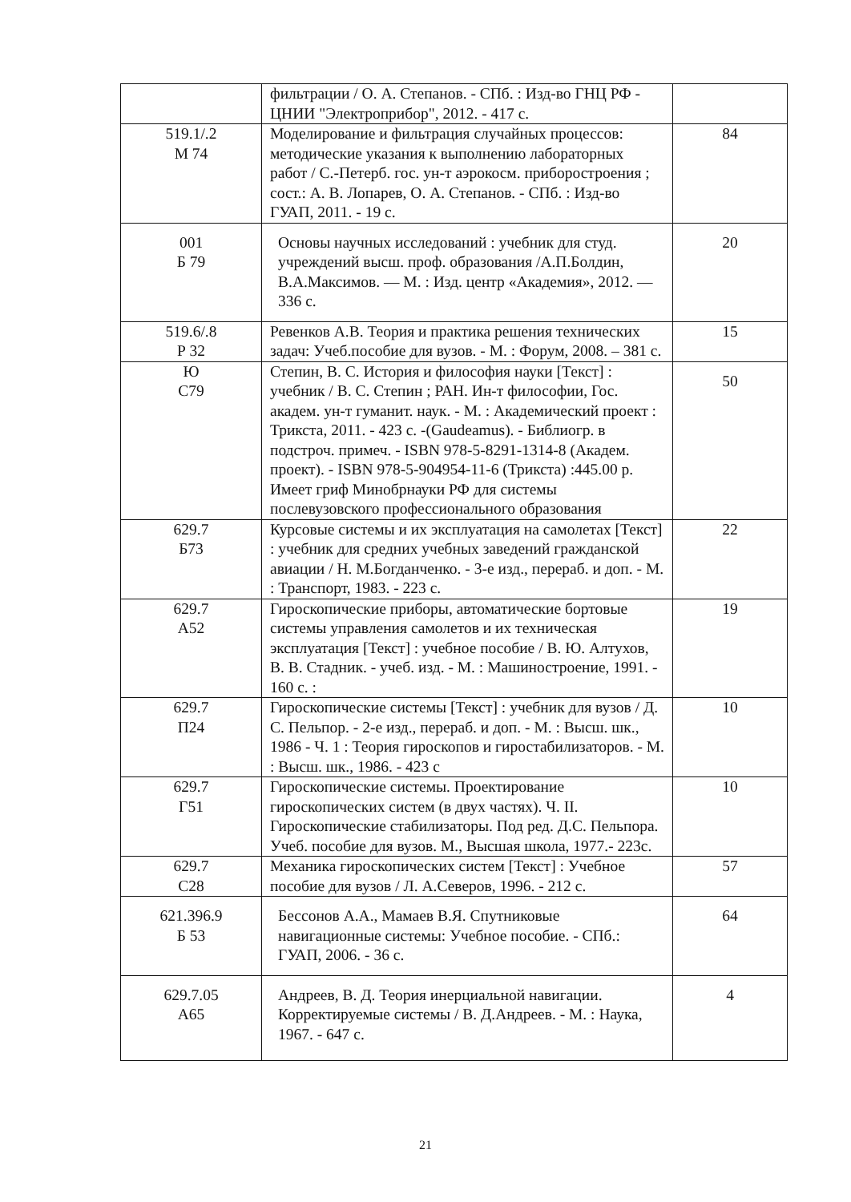| | фильтрации / О. А. Степанов. - СПб. : Изд-во ГНЦ РФ - ЦНИИ "Электроприбор", 2012. - 417 с. | |
| 519.1/.2 М 74 | Моделирование и фильтрация случайных процессов: методические указания к выполнению лабораторных работ / С.-Петерб. гос. ун-т аэрокосм. приборостроения ; сост.: А. В. Лопарев, О. А. Степанов. - СПб. : Изд-во ГУАП, 2011. - 19 с. | 84 |
| 001 Б 79 | Основы научных исследований : учебник для студ. учреждений высш. проф. образования /А.П.Болдин, В.А.Максимов. — М. : Изд. центр «Академия», 2012. — 336 с. | 20 |
| 519.6/.8 Р 32 | Ревенков А.В. Теория и практика решения технических задач: Учеб.пособие для вузов. - М. : Форум, 2008. – 381 с. | 15 |
| Ю С79 | Степин, В. С. История и философия науки [Текст] : учебник / В. С. Степин ; РАН. Ин-т философии, Гос. академ. ун-т гуманит. наук. - М. : Академический проект : Трикста, 2011. - 423 с. -(Gaudeamus). - Библиогр. в подстроч. примеч. - ISBN 978-5-8291-1314-8 (Академ. проект). - ISBN 978-5-904954-11-6 (Трикста) :445.00 р. Имеет гриф Минобрнауки РФ для системы послевузовского профессионального образования | 50 |
| 629.7 Б73 | Курсовые системы и их эксплуатация на самолетах [Текст] : учебник для средних учебных заведений гражданской авиации / Н. М.Богданченко. - 3-е изд., перераб. и доп. - М. : Транспорт, 1983. - 223 с. | 22 |
| 629.7 А52 | Гироскопические приборы, автоматические бортовые системы управления самолетов и их техническая эксплуатация [Текст] : учебное пособие / В. Ю. Алтухов, В. В. Стадник. - учеб. изд. - М. : Машиностроение, 1991. - 160 с. : | 19 |
| 629.7 П24 | Гироскопические системы [Текст] : учебник для вузов / Д. С. Пельпор. - 2-е изд., перераб. и доп. - М. : Высш. шк., 1986 - Ч. 1 : Теория гироскопов и гиростабилизаторов. - М. : Высш. шк., 1986. - 423 с | 10 |
| 629.7 Г51 | Гироскопические системы. Проектирование гироскопических систем (в двух частях). Ч. II. Гироскопические стабилизаторы. Под ред. Д.С. Пельпора. Учеб. пособие для вузов. М., Высшая школа, 1977.- 223с. | 10 |
| 629.7 С28 | Механика гироскопических систем [Текст] : Учебное пособие для вузов / Л. А.Северов, 1996. - 212 с. | 57 |
| 621.396.9 Б 53 | Бессонов А.А., Мамаев В.Я. Спутниковые навигационные системы: Учебное пособие. - СПб.: ГУАП, 2006. - 36 с. | 64 |
| 629.7.05 А65 | Андреев, В. Д. Теория инерциальной навигации. Корректируемые системы / В. Д.Андреев. - М. : Наука, 1967. - 647 с. | 4 |
21